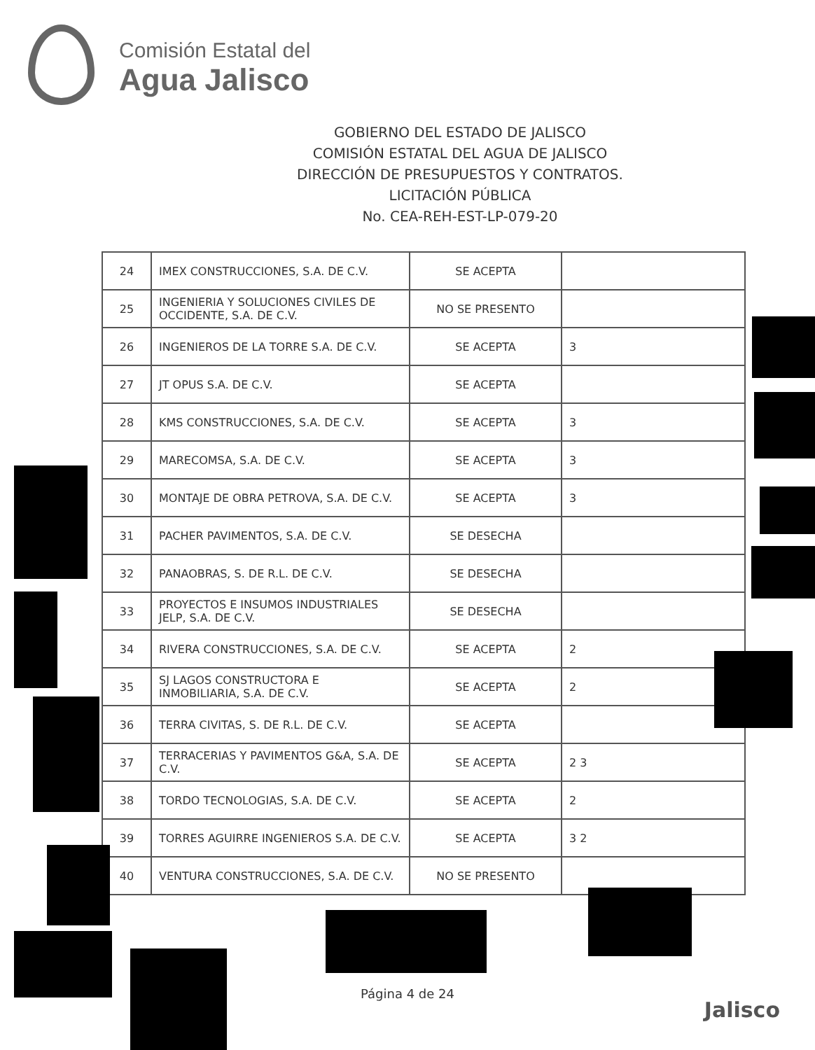Comisión Estatal del
Agua Jalisco
GOBIERNO DEL ESTADO DE JALISCO
COMISIÓN ESTATAL DEL AGUA DE JALISCO
DIRECCIÓN DE PRESUPUESTOS Y CONTRATOS.
LICITACIÓN PÚBLICA
No. CEA-REH-EST-LP-079-20
| 24 | IMEX CONSTRUCCIONES, S.A. DE C.V. | SE ACEPTA | |
| 25 | INGENIERIA Y SOLUCIONES CIVILES DE OCCIDENTE, S.A. DE C.V. | NO SE PRESENTO | |
| 26 | INGENIEROS DE LA TORRE S.A. DE C.V. | SE ACEPTA | 3 |
| 27 | JT OPUS S.A. DE C.V. | SE ACEPTA | |
| 28 | KMS CONSTRUCCIONES, S.A. DE C.V. | SE ACEPTA | 3 |
| 29 | MARECOMSA, S.A. DE C.V. | SE ACEPTA | 3 |
| 30 | MONTAJE DE OBRA PETROVA, S.A. DE C.V. | SE ACEPTA | 3 |
| 31 | PACHER PAVIMENTOS, S.A. DE C.V. | SE DESECHA | |
| 32 | PANAOBRAS, S. DE R.L. DE C.V. | SE DESECHA | |
| 33 | PROYECTOS E INSUMOS INDUSTRIALES JELP, S.A. DE C.V. | SE DESECHA | |
| 34 | RIVERA CONSTRUCCIONES, S.A. DE C.V. | SE ACEPTA | 2 |
| 35 | SJ LAGOS CONSTRUCTORA E INMOBILIARIA, S.A. DE C.V. | SE ACEPTA | 2 |
| 36 | TERRA CIVITAS, S. DE R.L. DE C.V. | SE ACEPTA | |
| 37 | TERRACERIAS Y PAVIMENTOS G&A, S.A. DE C.V. | SE ACEPTA | 2 3 |
| 38 | TORDO TECNOLOGIAS, S.A. DE C.V. | SE ACEPTA | 2 |
| 39 | TORRES AGUIRRE INGENIEROS S.A. DE C.V. | SE ACEPTA | 3 2 |
| 40 | VENTURA CONSTRUCCIONES, S.A. DE C.V. | NO SE PRESENTO | |
Página 4 de 24
Jalisco